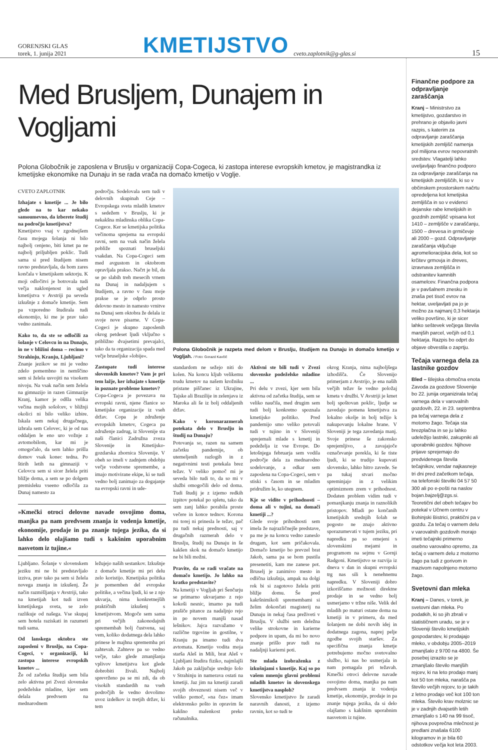GORENJSKI GLAS
torek, 1. junija 2021
KMETIJSTVO
cveto.zaplotnik@g-glas.si
15
Med Brusljem, Dunajem in Vogljami
Polona Globočnik je zaposlena v Bruslju v organizaciji Copa-Cogeca, ki zastopa interese evropskih kmetov, je magistrandka iz kmetijske ekonomike na Dunaju in se rada vrača na domačo kmetijo v Voglje.
CVETO ZAPLOTNIK
Izhajate s kmetije ... Je bilo glede na to kar nekako samoumevno, da izberete študij na področju kmetijstva?
Kmetijstvo vsaj v zgodnejšem času mojega šolanja ni bilo najbolj cenjeno, biti kmet pa ne najbolj priljubljen poklic. Tudi sama si pred študijem nisem ravno predstavljala, da bom zares končala v kmetijskem sektorju. K moji odločitvi je botrovala tudi večja naklonjenost in ugled kmetijstva v Avstriji pa seveda izkušnje z domače kmetije. Sem pa vzporedno študirala tudi ekonomijo, ki me je prav tako vedno zanimala.
Kako to, da ste se odločili za šolanje v Celovcu in na Dunaju, in ne v bližini doma – recimo v Strahinju, Kranju, Ljubljani?
Znanje jezikov se mi je vedno zdelo pomembno in nemščino sem si želela usvojiti na visokem nivoju. Na vsak način sem želela na gimnazijo in razen Gimnazije Kranj, kamor je odšla velika večina mojih sošolcev, v bližnji okolici ni bilo veliko izbire. Iskala sem nekaj drugačnega, izbrala sem Celovec, ki je od nas oddaljen le eno uro vožnje z avtomobilom, kar mi je omogočalo, da sem lahko prišla domov vsak konec tedna. Po štirih letih na gimnaziji v Celovcu sem si sicer želela priti bližje doma, a sem se po dolgem premisleku vseeno odločila za Dunaj namesto za
področju. Sodelovala sem tudi v delovnih skupinah Ceje – Evropskega sveta mladih kmetov s sedežem v Bruslju, ki je nekakšna mladinska oblika Copa-Cogece. Ker se kmetijska politika večinoma sprejema na evropski ravni, sem na vsak način želela pobliže spoznati bruseljski vsakdan. Na Copa-Cogeci sem med avgustom in oktobrom opravljala prakso. Načrt je bil, da se po slabih treh mesecih vrnem na Dunaj in nadaljujem s študijem, a ravno v času moje prakse se je odprlo prosto delovno mesto in namesto vrnitve na Dunaj sem oktobra že delala iz svoje nove pisarne. V Copa-Cogeci je skupno zaposlenih okrog petdeset ljudi vključno s približno dvajsetimi prevajalci, tako da ta organizacija spada med večje bruseljske »lobije«.
Zastopate tudi interese slovenskih kmetov? Vam je pri tem lažje, ker izhajate s kmetije in poznate probleme kmetov?
Copa-Cogeca je povezava na evropski ravni, njene članice so kmetijske organizacije iz vseh držav. Copa je združenje evropskih kmetov, Cogeca pa združenje zadrug, iz Slovenije sta naši članici Zadružna zveza Slovenije in Kmetijsko-gozdarska zbornica Slovenije. V obeh so imeli v zadnjem obdobju večje vodstvene spremembe, a imajo motivirane ekipe, ki se tudi vedno bolj zanimajo za dogajanje na evropski ravni in ude-
»Kmečki otroci delovne navade osvojimo doma, manjka pa nam predvsem znanja iz vodenja kmetije, ekonomije, prodaje in pa znanje tujega jezika, da si lahko delo olajšamo tudi s kakšnim uporabnim nasvetom iz tujine.«
Ljubljano. Šolanje v slovenskem jeziku mi ne bi predstavljalo izziva, prav tako pa sem si želela novega znanja in izkušenj. Že način razmišljanja v Avstriji, tako na kmetijah kot tudi izven kmetijskega sveta, se zelo razlikuje od našega. Vse skupaj sem hotela raziskati in razumeti tudi sama.
Od lanskega oktobra ste zaposleni v Bruslju, na Copa-Cogeci, v organizaciji, ki zastopa interese evropskih kmetov ...
Že od začetka študija sem bila zelo aktivna pri Zvezi slovenske podeželske mladine, kjer sem delala predvsem na mednarodnem
ležujejo naših sestankov. Izkušnje z domače kmetije mi pri delu zelo koristijo. Kmetijska politika je pomemben del evropske politike, a večina ljudi, ki se z njo ukvarja, nima konkretnejših praktičnih izkušenj s kmetijstvom. Mogoče sem sama pri večjih zakonodajnih spremembah bolj čustvena, saj vem, koliko dodatnega dela lahko prinese le majhna sprememba pri zahtevah. Zahteve pa so vedno večje, tako glede zmanjšanja vplivov kmetijstva kot glede dobrobiti živali. Najbolj sprevrženo pa se mi zdi, da ob visokih standardih na vseh področjih še vedno dovolimo uvoz izdelkov iz tretjih držav, ki tem
Polona Globočnik je razpeta med delom v Bruslju, študijem na Dunaju in domačo kmetijo v Vogljah. / Foto: Gorazd Kavčič
standardom ne sežejo niti do kolen. Na koncu kljub velikemu trudu kmetov na našem krožniku pristane piščanec iz Ukrajine, Tajske ali Brazilije in zelenjava iz Maroka ali še iz bolj oddaljenih držav.
Kako v koronarazmerah potekata delo v Bruslju in študij na Dunaju?
Potovanja so, razen na samem začetku pandemije, ob utemeljenih razlogih in z negativnimi testi potekala brez težav. V veliko pomoč mi je seveda bilo tudi to, da so mi v službi omogočili delo od doma. Tudi študij je z izjemo redkih izpitov potekal po spletu, tako da sem zanj lahko porabila proste večere in konce tednov. Korona mi torej ni prinesla le težav, pač pa tudi nekaj prednosti, saj v drugačnih razmerah delo v Bruslju, študij na Dunaju in še kakšen skok na domačo kmetijo ne bi bili možni.
Pravite, da se radi vračate na domačo kmetijo. Jo lahko na kratko predstavite?
Na kmetiji v Vogljah pri Šenčurju se primarno ukvarjamo z rejo kokoši nesnic, imamo pa tudi prašiče pitance za nadaljnjo rejo in po novem manjši nasad lešnikov. Jajca razvažamo v različne trgovine in gostilne, v Kranju pa imamo tudi dva avtomata. Kmetijo vodita moja starša Aleš in Mili, brat Aleš v Ljubljani študira fiziko, najmlajši Jakob pa zaključuje srednjo šolo v Strahinju in namerava ostati na kmetiji. Jaz jim na kmetiji zaradi svojih obveznosti nisem več v veliko pomoč, »na čez« imam elektronsko pošto in opravim še kakšno malenkost preko računalnika.
Aktivni ste bili tudi v Zvezi slovenske podeželske mladine ...
Pri delu v zvezi, kjer sem bila aktivna od začetka študija, sem se veliko naučila, med drugim sem tudi bolj konkretno spoznala kmetijsko politiko. Pred pandemijo smo veliko potovali tudi v tujino in v Sloveniji sprejemali mlade s kmetij in podeželja iz vse Evrope. Do letošnjega februarja sem vodila področje dela za mednarodno sodelovanje, a odkar sem zaposlena na Copa-Cogeci, sem v stiski s časom in se mladim pridružim le, ko utegnem.
Kje se vidite v prihodnosti – doma ali v tujini, na domači kmetiji ...?
Glede svoje prihodnosti sem imela že najrazličnejše predstave, pa me je na koncu vedno zaneslo drugam, kot sem pričakovala. Domačo kmetijo bo prevzel brat Jakob, sama pa se bom pustila presenetiti, kam me zanese pot. Bruselj je zanimivo mesto in odlična izkušnja, ampak na dolgi rok bi si zagotovo želela priti bližje domu. Še pred kakršnimikoli spremembami si želim dokončati magisterij na Dunaju in nekaj časa preživeti v Bruslju. V službi sem deležna velike strokovne in karierne podpore in upam, da mi bo novo znanje prišlo prav tudi na nadaljnji karierni poti.
Ste mlada izobraženka z izkušnjami s kmetije. Kaj so po vašem mnenju glavni problemi mladih kmetov in slovenskega kmetijstva nasploh?
Slovensko kmetijstvo že zaradi naravnih danosti, z izjemo ravnin, kot so tudi te
okrog Kranja, nima najboljšega izhodišča. Če Slovenijo primerjam z Avstrijo, je ena naših večjih težav še vedno položaj kmeta v družbi. V Avstriji je kmet bolj spoštovan poklic, ljudje se zavedajo pomena kmetijstva za lokalno okolje in bolj težijo k nakupovanju lokalne hrane. V Sloveniji je tega zavedanja manj. Svoje prinese še zakonsko sprejemljivo, a zavajajoče označevanje porekla, ki še tiste ljudi, ki se trudijo kupovati slovensko, lahko hitro zavede. Se pa tukaj stvari močno spreminjajo in z velikim optimizmom zrem v prihodnost. Dodaten problem vidim tudi v pomanjkanju znanja in raznolikih pristopov. Mladi po končanih kmetijskih srednjih šolah se pogosto ne znajo aktivno sporazumevati v tujem jeziku, pri napredku pa so omejeni s slovenskimi mejami in programom na sejmu v Gornji Radgoni. Kmetijstvo se razvija iz dneva v dan in skupni evropski trg nas sili k nenehnemu napredku. V Sloveniji dobro izkoriščamo možnosti direktne prodaje in se vedno bolj usmerjamo v tržne niše. Velik del mladih po maturi ostane doma na kmetiji in v primeru, da med šolanjem ne dobi novih idej in dodatnega zagona, naprej pelje zgodbe svojih staršev. Za specifična znanja kmetje potrebujemo močno svetovalno službo, ki nas bo usmerjala in nam pomagala pri težavah. Kmečki otroci delovne navade osvojimo doma, manjka pa nam predvsem znanja iz vodenja kmetije, ekonomije, prodaje in pa znanje tujega jezika, da si delo olajšamo s kakšnim uporabnim nasvetom iz tujine.
Finančne podpore za odpravljanje zaraščanja
Kranj – Ministrstvo za kmetijstvo, gozdarstvo in prehrano je objavilo javni razpis, s katerim za odpravljanje zaraščanja kmetijskih zemljišč namenja pol milijona evrov nepovratnih sredstev. Vlagatelji lahko uveljavljajo finančno podporo za odpravljanje zaraščanja na kmetijskih zemljiščih, ki so v občinskem prostorskem načrtu opredeljena kot kmetijska zemljišča in so v evidenci dejanske rabe kmetijskih in gozdnih zemljišč vpisana kot 1410 – zemljišče v zaraščanju, 1500 – drevesa in grmičevje ali 2000 – gozd. Odpravljanje zaraščanja vključuje agromelioracijska dela, kot so krčitev grmovja in dreves, izravnava zemljišča in odstranitev kamnitih osamelcev. Finančna podpora je v pavšalnem znesku in znaša pet tisoč evrov na hektar, uveljavljati pa jo je možno za najmanj 0,3 hektarja veliko površino, ki je sicer lahko seštevek večjega števila manjših parcel, večjih od 0,1 hektarja. Razpis bo odprt do objave obvestila o zaprtju.
Tečaja varnega dela za lastnike gozdov
Bled – Blejska območna enota Zavoda za gozdove Slovenije bo 22. junija organizirala tečaj varnega dela v varovalnih gozdovih, 22. in 23. septembra pa tečaj varnega dela z motorno žago. Tečaja sta brezplačna in se ju lahko udeležijo lastniki, zakupniki ali uporabniki gozdov. Njihove prijave sprejemajo do predvidenega števila tečajnikov, vendar najkasneje tri dni pred začetkom tečaja, na telefonski številki 04 57 50 300 ali po e-pošti na naslov bojan.bajzelj@zgs.si. Teoretični del obeh tečajev bo potekal v Učnem centru v Bohinjski Bistrici, praktični pa v gozdu. Za tečaj o varnem delu v varovalnih gozdovih morajo imeti tečajniki primerno osebno varovalno opremo, za tečaj o varnem delu z motorno žago pa tudi z gorivom in mazivom napolnjeno motorno žago.
Svetovni dan mleka
Kranj – Danes, v torek, je svetovni dan mleka. Po podatkih, ki so jih zbrali v statističnem uradu, se je v Sloveniji število kmetijskih gospodarstev, ki prodajajo mleko, v obdobju 2005–2019 zmanjšalo z 9700 na 4800. Še posebej izrazito se je zmanjšalo število manjših rejcev, ki na leto prodajo manj kot 50 ton mleka, narašča pa število večjih rejcev, to je takih z letno prodajo več kot 100 ton mleka. Število krav molznic se je v zadnjih dvajsetih letih zmanjšalo s 140 na 99 tisoč, njihova povprečna mlečnost je predlani znašala 6100 kilogramov in je bila 60 odstotkov večja kot leta 2003.